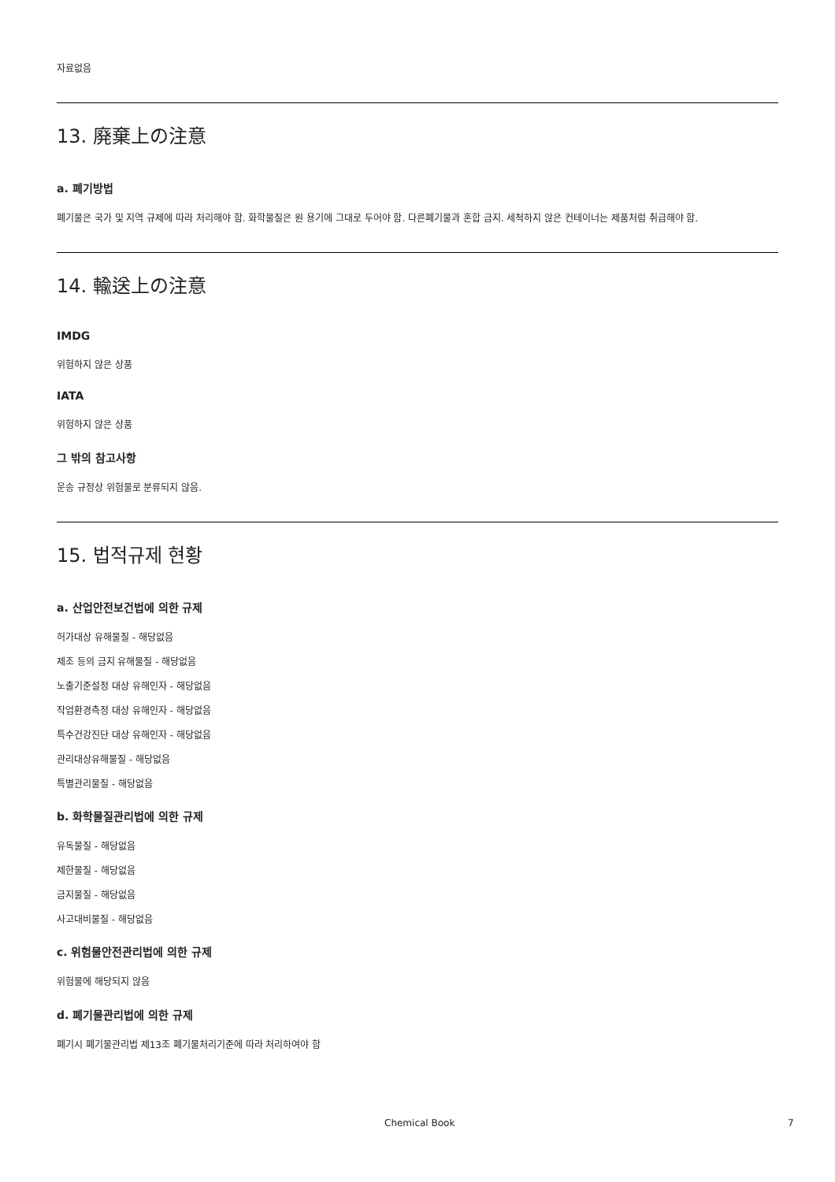자료없음
13. 廃棄上の注意
a. 폐기방법
폐기물은 국가 및 지역 규제에 따라 처리해야 함. 화학물질은 원 용기에 그대로 두어야 함. 다른폐기물과 혼합 금지. 세척하지 않은 컨테이너는 제품처럼 취급해야 함.
14. 輸送上の注意
IMDG
위험하지 않은 상품
IATA
위험하지 않은 상품
그 밖의 참고사항
운송 규정상 위험물로 분류되지 않음.
15. 법적규제 현황
a. 산업안전보건법에 의한 규제
허가대상 유해물질 - 해당없음
제조 등의 금지 유해물질 - 해당없음
노출기준설정 대상 유해인자 - 해당없음
작업환경측정 대상 유해인자 - 해당없음
특수건강진단 대상 유해인자 - 해당없음
관리대상유해물질 - 해당없음
특별관리물질 - 해당없음
b. 화학물질관리법에 의한 규제
유독물질 - 해당없음
제한물질 - 해당없음
금지물질 - 해당없음
사고대비물질 - 해당없음
c. 위험물안전관리법에 의한 규제
위험물에 해당되지 않음
d. 폐기물관리법에 의한 규제
폐기시 폐기물관리법 제13조 폐기물처리기준에 따라 처리하여야 함
Chemical Book 7